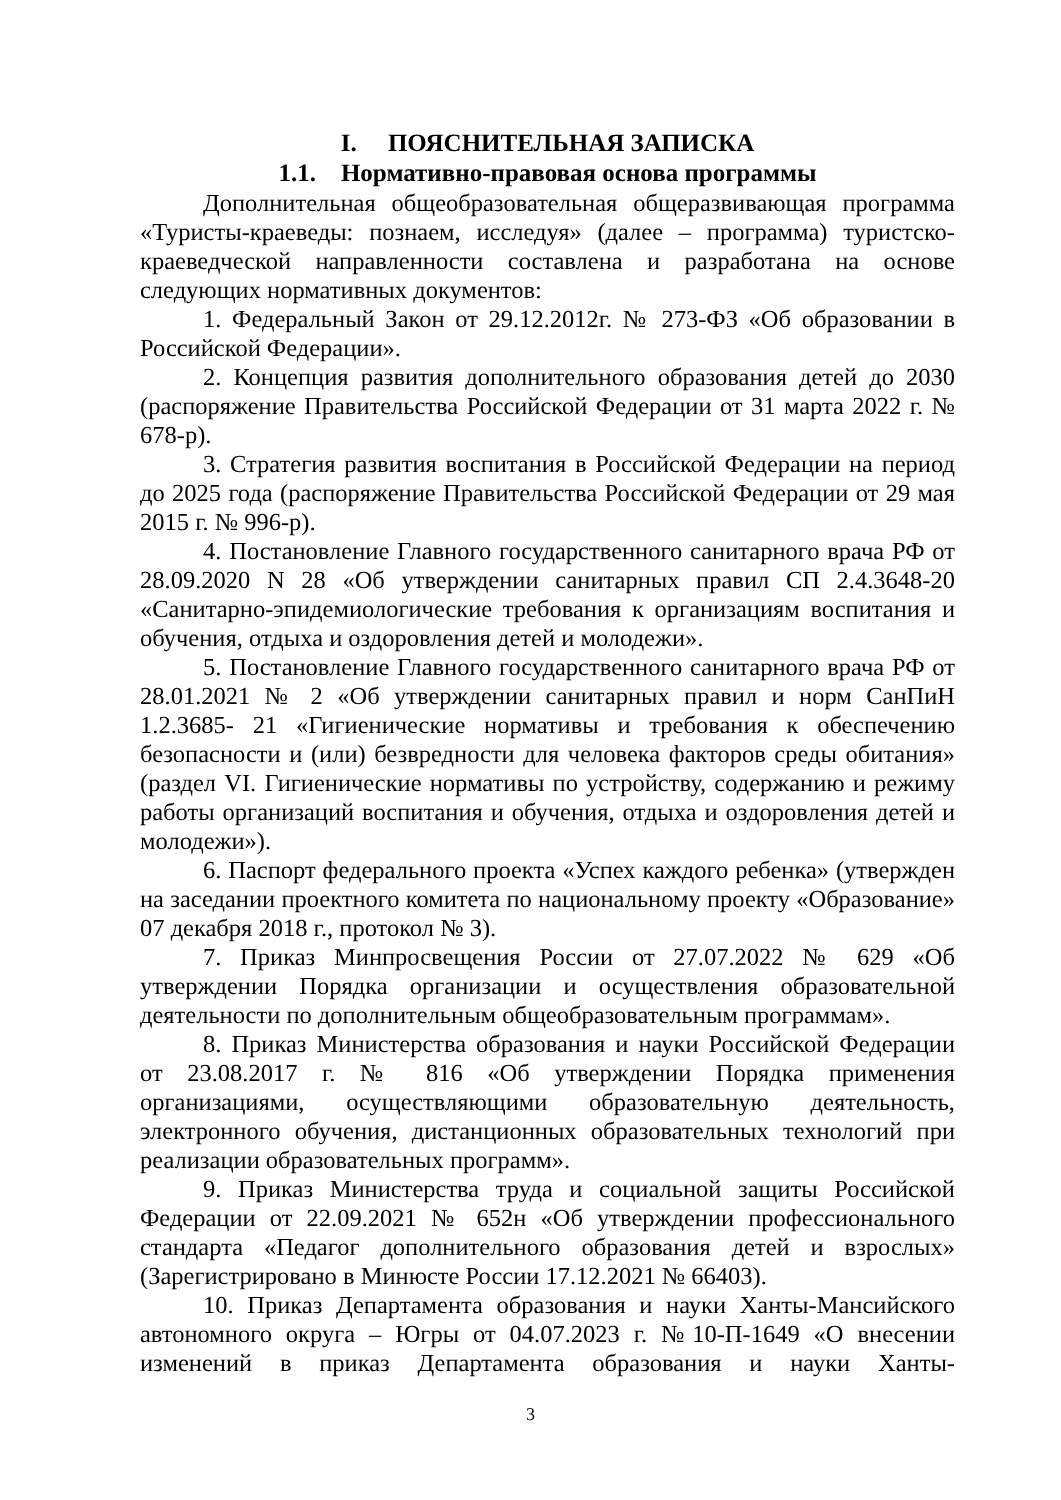I. ПОЯСНИТЕЛЬНАЯ ЗАПИСКА
1.1. Нормативно-правовая основа программы
Дополнительная общеобразовательная общеразвивающая программа «Туристы-краеведы: познаем, исследуя» (далее – программа) туристско-краеведческой направленности составлена и разработана на основе следующих нормативных документов:
1. Федеральный Закон от 29.12.2012г. № 273-ФЗ «Об образовании в Российской Федерации».
2. Концепция развития дополнительного образования детей до 2030 (распоряжение Правительства Российской Федерации от 31 марта 2022 г. № 678-р).
3. Стратегия развития воспитания в Российской Федерации на период до 2025 года (распоряжение Правительства Российской Федерации от 29 мая 2015 г. № 996-р).
4. Постановление Главного государственного санитарного врача РФ от 28.09.2020 N 28 «Об утверждении санитарных правил СП 2.4.3648-20 «Санитарно-эпидемиологические требования к организациям воспитания и обучения, отдыха и оздоровления детей и молодежи».
5. Постановление Главного государственного санитарного врача РФ от 28.01.2021 № 2 «Об утверждении санитарных правил и норм СанПиН 1.2.3685- 21 «Гигиенические нормативы и требования к обеспечению безопасности и (или) безвредности для человека факторов среды обитания» (раздел VI. Гигиенические нормативы по устройству, содержанию и режиму работы организаций воспитания и обучения, отдыха и оздоровления детей и молодежи»).
6. Паспорт федерального проекта «Успех каждого ребенка» (утвержден на заседании проектного комитета по национальному проекту «Образование» 07 декабря 2018 г., протокол № 3).
7. Приказ Минпросвещения России от 27.07.2022 № 629 «Об утверждении Порядка организации и осуществления образовательной деятельности по дополнительным общеобразовательным программам».
8. Приказ Министерства образования и науки Российской Федерации от 23.08.2017 г. № 816 «Об утверждении Порядка применения организациями, осуществляющими образовательную деятельность, электронного обучения, дистанционных образовательных технологий при реализации образовательных программ».
9. Приказ Министерства труда и социальной защиты Российской Федерации от 22.09.2021 № 652н «Об утверждении профессионального стандарта «Педагог дополнительного образования детей и взрослых» (Зарегистрировано в Минюсте России 17.12.2021 № 66403).
10. Приказ Департамента образования и науки Ханты-Мансийского автономного округа – Югры от 04.07.2023 г. №10-П-1649 «О внесении изменений в приказ Департамента образования и науки Ханты-
3